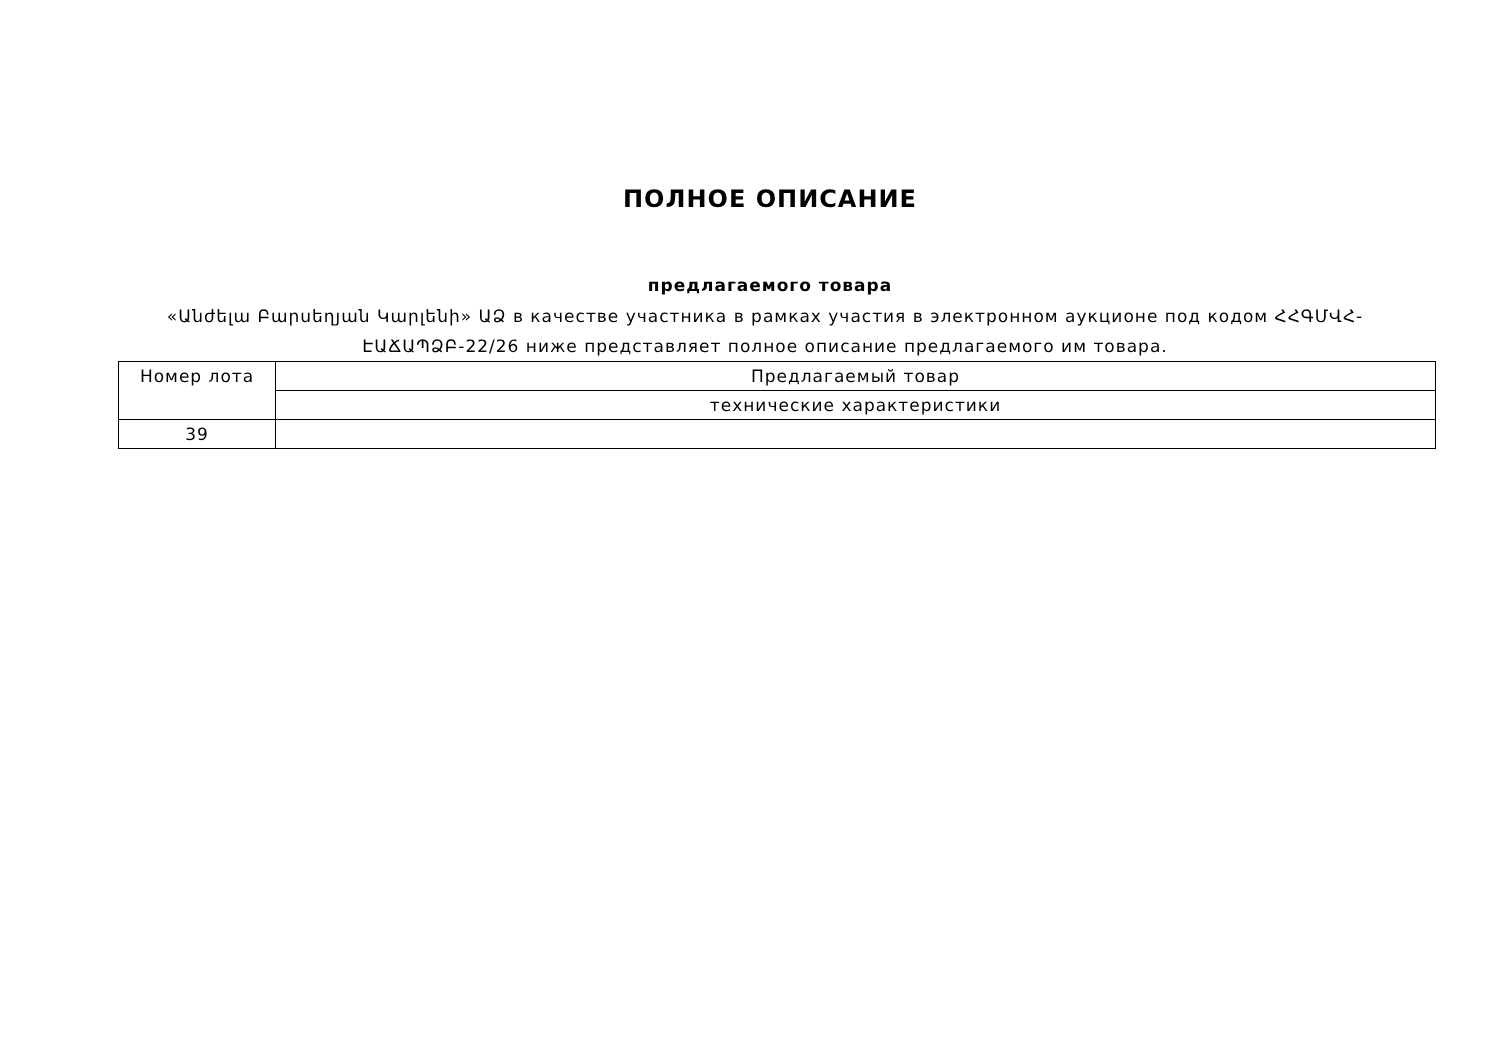ПОЛНОЕ ОПИСАНИЕ
предлагаемого товара
«Անժելա Բարսեղյան Կարլենի» ԱՁ в качестве участника в рамках участия в электронном аукционе под кодом ՀՀԳՄՎՀ-ԷԱՃԱՊՁԲ-22/26 ниже представляет полное описание предлагаемого им товара.
| Номер лота | Предлагаемый товар |
| | технические характеристики |
| 39 | |